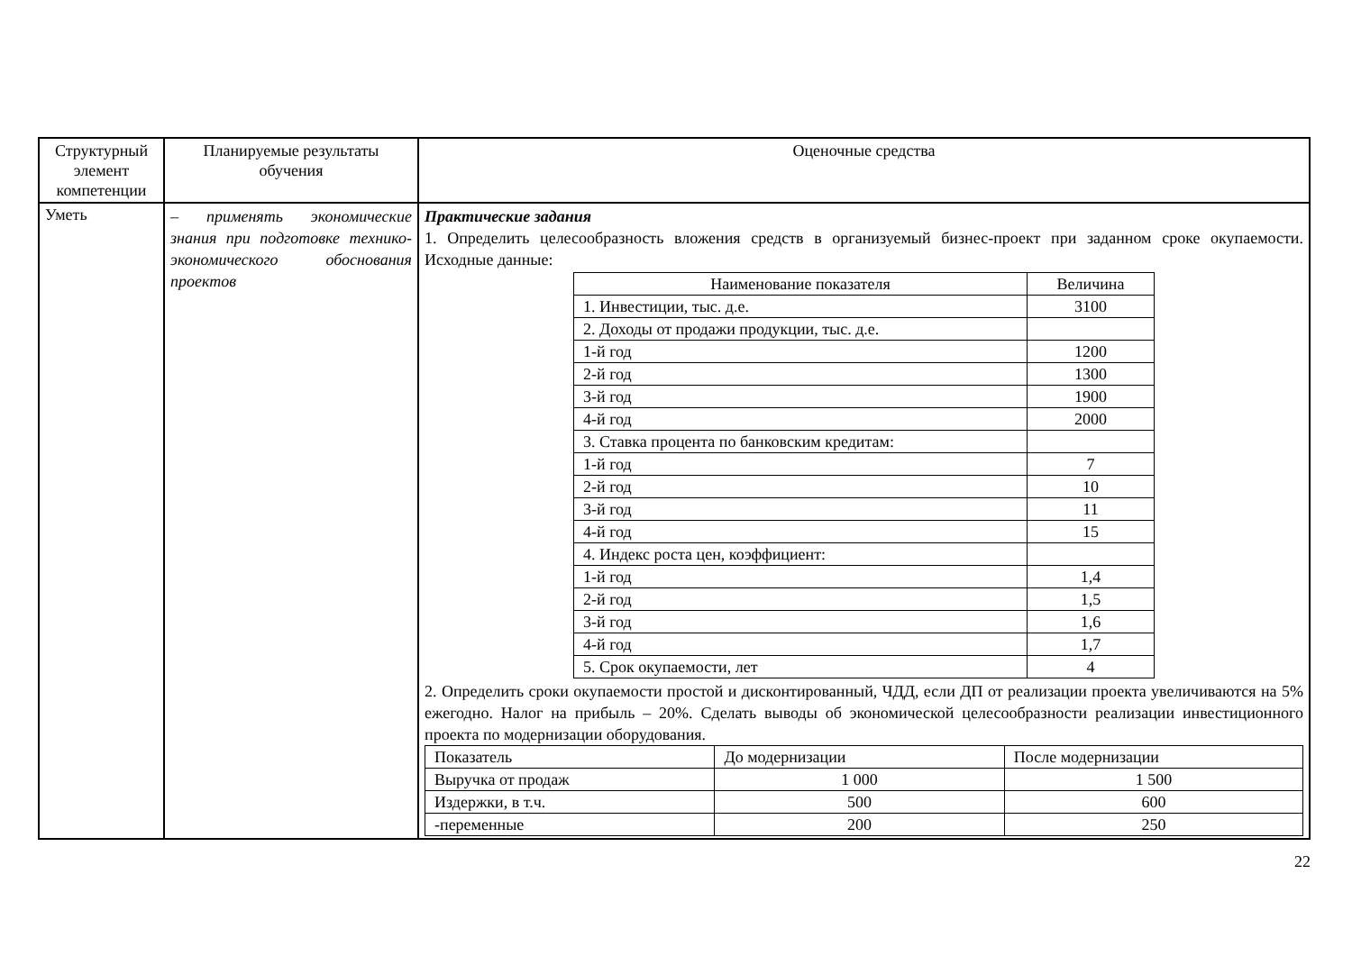| Структурный элемент компетенции | Планируемые результаты обучения | Оценочные средства |
| --- | --- | --- |
| Уметь | – применять экономические знания при подготовке технико-экономического обоснования проектов | Практические задания 1. Определить целесообразность вложения средств в организуемый бизнес-проект при заданном сроке окупаемости. Исходные данные: / Наименование показателя / Величина / / --- / --- / / 1. Инвестиции, тыс. д.е. / 3100 / / 2. Доходы от продажи продукции, тыс. д.е. / / / 1-й год / 1200 / / 2-й год / 1300 / / 3-й год / 1900 / / 4-й год / 2000 / / 3. Ставка процента по банковским кредитам: / / / 1-й год / 7 / / 2-й год / 10 / / 3-й год / 11 / / 4-й год / 15 / / 4. Индекс роста цен, коэффициент: / / / 1-й год / 1,4 / / 2-й год / 1,5 / / 3-й год / 1,6 / / 4-й год / 1,7 / / 5. Срок окупаемости, лет / 4 / 2. Определить сроки окупаемости простой и дисконтированный, ЧДД, если ДП от реализации проекта увеличиваются на 5% ежегодно. Налог на прибыль – 20%. Сделать выводы об экономической целесообразности реализации инвестиционного проекта по модернизации оборудования. / Показатель / До модернизации / После модернизации / / Выручка от продаж / 1 000 / 1 500 / / Издержки, в т.ч. / 500 / 600 / / -переменные / 200 / 250 / |
22